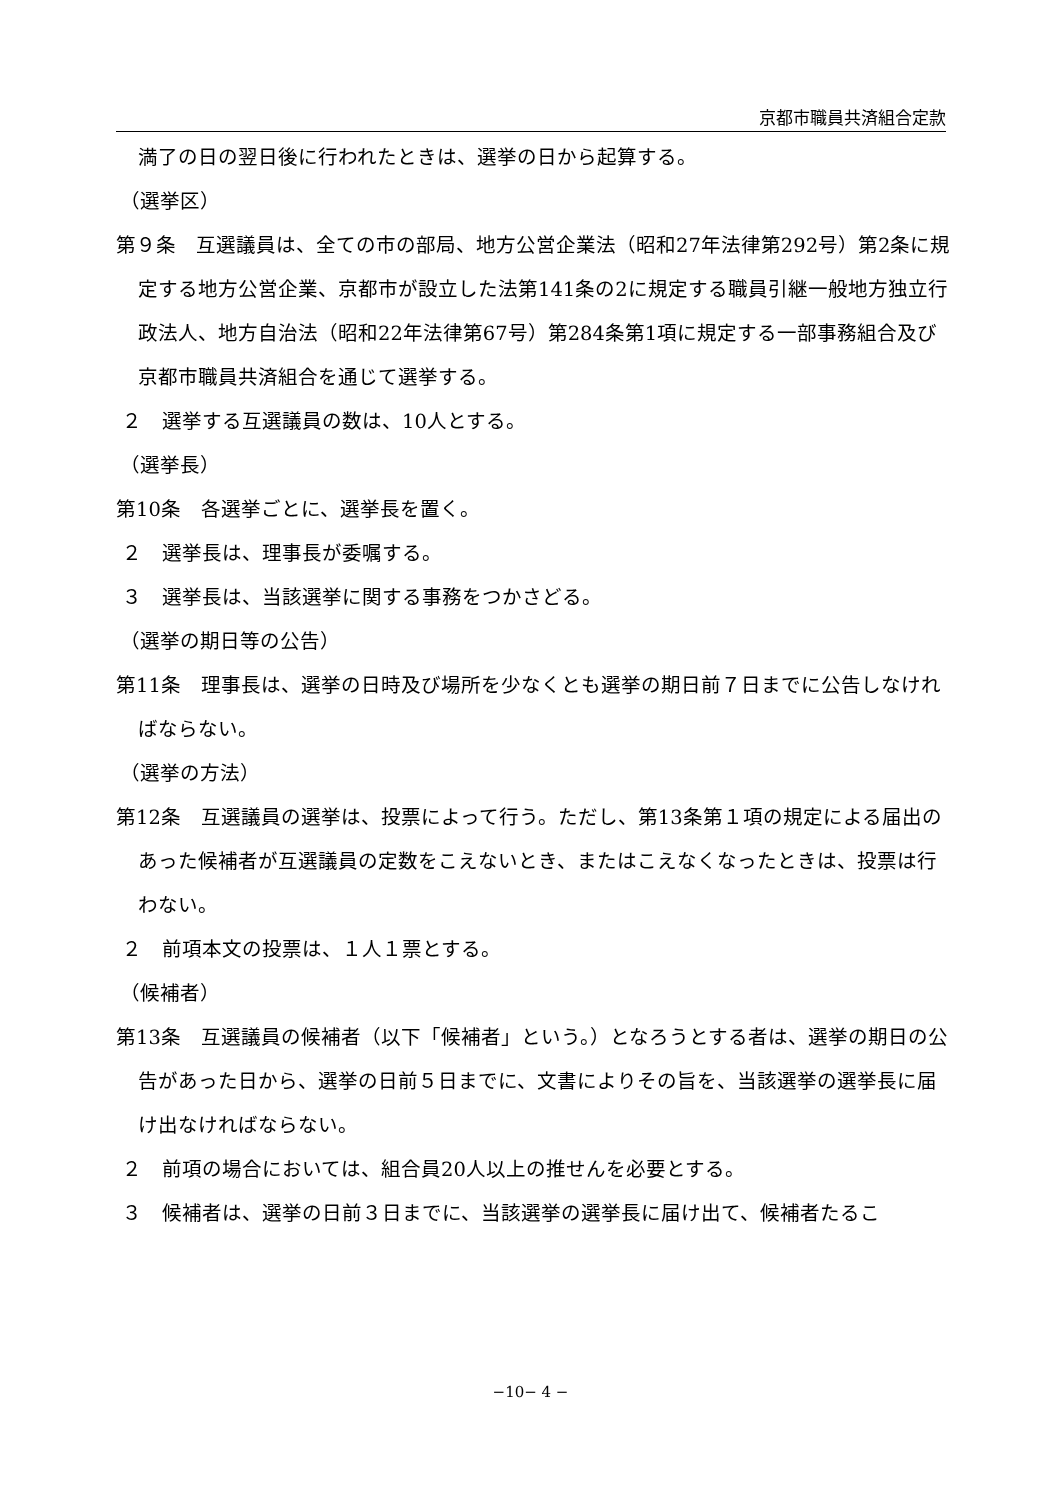京都市職員共済組合定款
満了の日の翌日後に行われたときは、選挙の日から起算する。
（選挙区）
第９条　互選議員は、全ての市の部局、地方公営企業法（昭和27年法律第292号）第2条に規定する地方公営企業、京都市が設立した法第141条の2に規定する職員引継一般地方独立行政法人、地方自治法（昭和22年法律第67号）第284条第1項に規定する一部事務組合及び京都市職員共済組合を通じて選挙する。
２　選挙する互選議員の数は、10人とする。
（選挙長）
第10条　各選挙ごとに、選挙長を置く。
２　選挙長は、理事長が委嘱する。
３　選挙長は、当該選挙に関する事務をつかさどる。
（選挙の期日等の公告）
第11条　理事長は、選挙の日時及び場所を少なくとも選挙の期日前７日までに公告しなければならない。
（選挙の方法）
第12条　互選議員の選挙は、投票によって行う。ただし、第13条第１項の規定による届出のあった候補者が互選議員の定数をこえないとき、またはこえなくなったときは、投票は行わない。
２　前項本文の投票は、１人１票とする。
（候補者）
第13条　互選議員の候補者（以下「候補者」という。）となろうとする者は、選挙の期日の公告があった日から、選挙の日前５日までに、文書によりその旨を、当該選挙の選挙長に届け出なければならない。
２　前項の場合においては、組合員20人以上の推せんを必要とする。
３　候補者は、選挙の日前３日までに、当該選挙の選挙長に届け出て、候補者たるこ
−10− 4 −